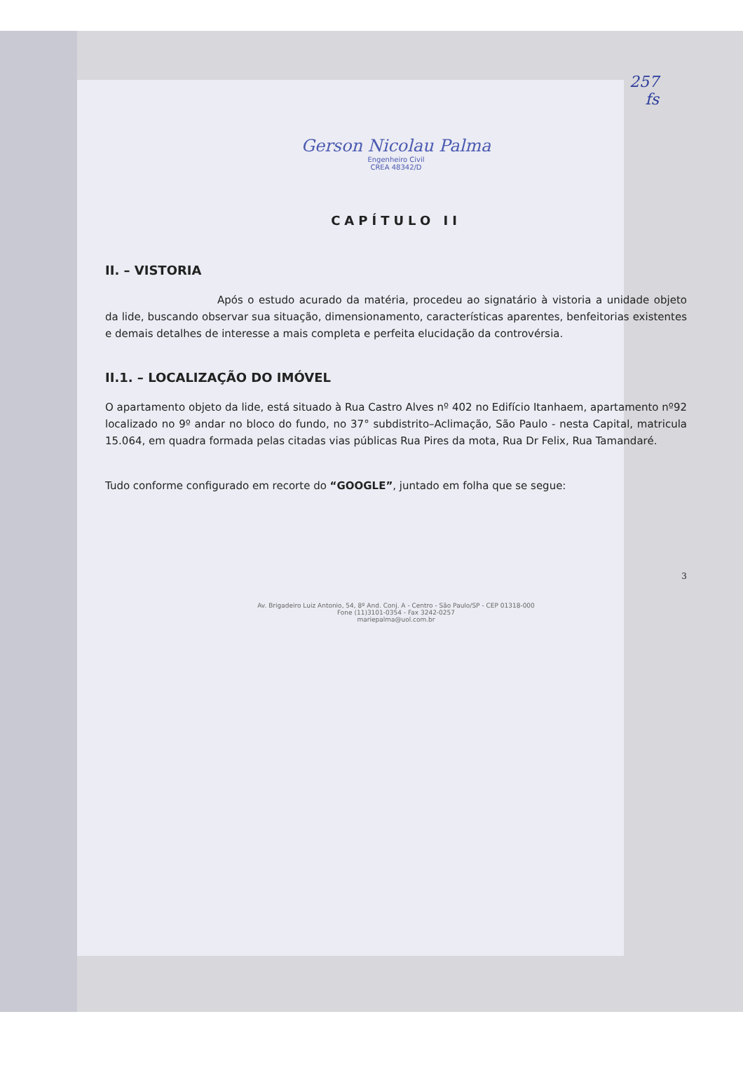257
fs
Gerson Nicolau Palma
Engenheiro Civil
CREA 48342/D
CAPÍTULO II
II. – VISTORIA
Após o estudo acurado da matéria, procedeu ao signatário à vistoria a unidade objeto da lide, buscando observar sua situação, dimensionamento, características aparentes, benfeitorias existentes e demais detalhes de interesse a mais completa e perfeita elucidação da controvérsia.
II.1. – LOCALIZAÇÃO DO IMÓVEL
O apartamento objeto da lide, está situado à Rua Castro Alves nº 402 no Edifício Itanhaem, apartamento nº92 localizado no 9º andar no bloco do fundo, no 37° subdistrito–Aclimação, São Paulo - nesta Capital, matricula 15.064, em quadra formada pelas citadas vias públicas Rua Pires da mota, Rua Dr Felix, Rua Tamandaré.
Tudo conforme configurado em recorte do “GOOGLE”, juntado em folha que se segue:
3
Av. Brigadeiro Luiz Antonio, 54, 8º And. Conj. A - Centro - São Paulo/SP - CEP 01318-000
Fone (11)3101-0354 - Fax 3242-0257
mariepalma@uol.com.br